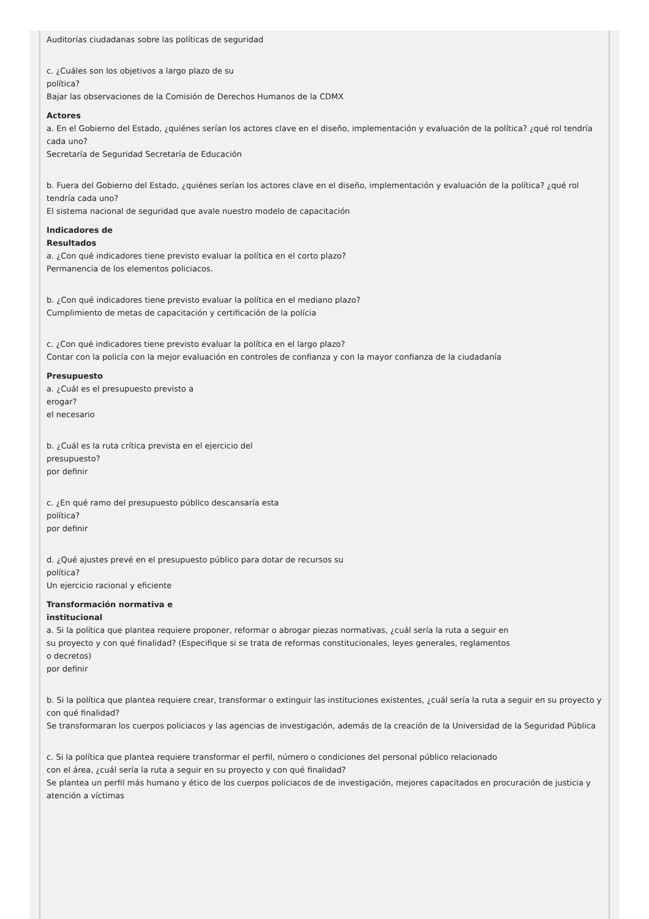Auditorías ciudadanas sobre las políticas de seguridad
c. ¿Cuáles son los objetivos a largo plazo de su
política?
Bajar las observaciones de la Comisión de Derechos Humanos de la CDMX
Actores
a. En el Gobierno del Estado, ¿quiénes serían los actores clave en el diseño, implementación y evaluación de la política? ¿qué rol tendría cada uno?
Secretaría de Seguridad Secretaría de Educación
b. Fuera del Gobierno del Estado, ¿quiénes serían los actores clave en el diseño, implementación y evaluación de la política? ¿qué rol tendría cada uno?
El sistema nacional de seguridad que avale nuestro modelo de capacitación
Indicadores de
Resultados
a. ¿Con qué indicadores tiene previsto evaluar la política en el corto plazo?
Permanencia de los elementos policiacos.
b. ¿Con qué indicadores tiene previsto evaluar la política en el mediano plazo?
Cumplimiento de metas de capacitación y certificación de la polícia
c. ¿Con qué indicadores tiene previsto evaluar la política en el largo plazo?
Contar con la policía con la mejor evaluación en controles de confianza y con la mayor confianza de la ciudadanía
Presupuesto
a. ¿Cuál es el presupuesto previsto a
erogar?
el necesario
b. ¿Cuál es la ruta crítica prevista en el ejercicio del
presupuesto?
por definir
c. ¿En qué ramo del presupuesto público descansaría esta
política?
por definir
d. ¿Qué ajustes prevé en el presupuesto público para dotar de recursos su
política?
Un ejercicio racional y eficiente
Transformación normativa e
institucional
a. Si la política que plantea requiere proponer, reformar o abrogar piezas normativas, ¿cuál sería la ruta a seguir en
su proyecto y con qué finalidad? (Especifique si se trata de reformas constitucionales, leyes generales, reglamentos
o decretos)
por definir
b. Si la política que plantea requiere crear, transformar o extinguir las instituciones existentes, ¿cuál sería la ruta a seguir en su proyecto y con qué finalidad?
Se transformaran los cuerpos policiacos y las agencias de investigación, además de la creación de la Universidad de la Seguridad Pública
c. Si la política que plantea requiere transformar el perfil, número o condiciones del personal público relacionado
con el área, ¿cuál sería la ruta a seguir en su proyecto y con qué finalidad?
Se plantea un perfil más humano y ético de los cuerpos policiacos de de investigación, mejores capacitados en procuración de justicia y atención a víctimas